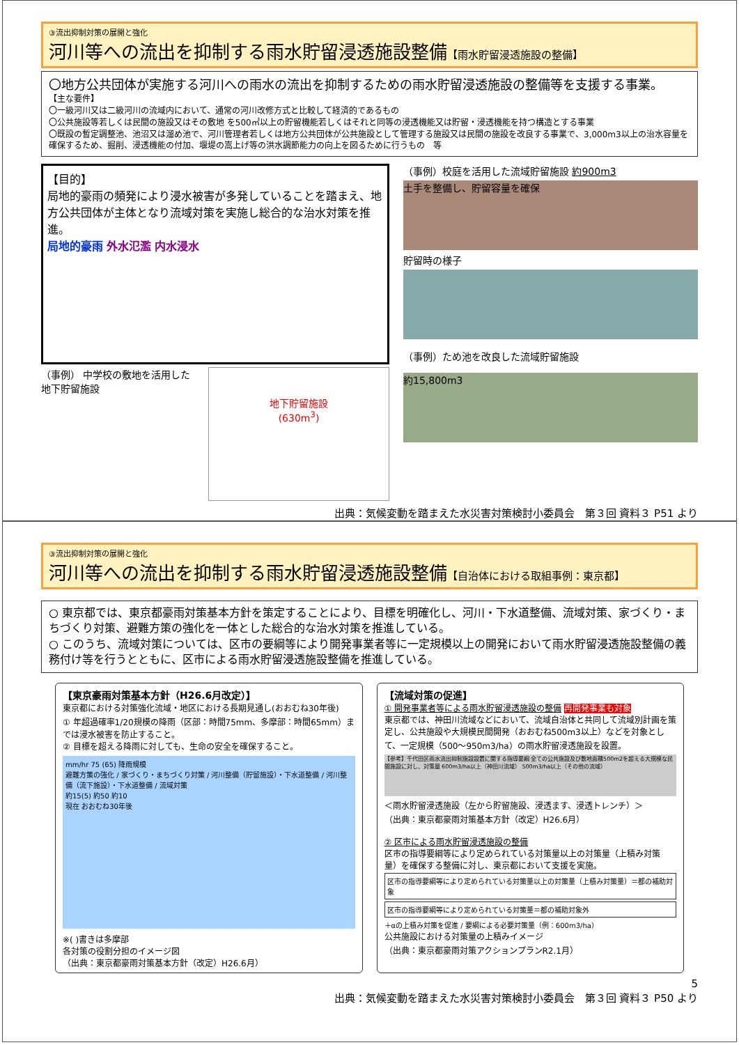③流出抑制対策の展開と強化
河川等への流出を抑制する雨水貯留浸透施設整備【雨水貯留浸透施設の整備】
〇地方公共団体が実施する河川への雨水の流出を抑制するための雨水貯留浸透施設の整備等を支援する事業。
【主な要件】
〇一級河川又は二級河川の流域内において、通常の河川改修方式と比較して経済的であるもの
〇公共施設等若しくは民間の施設又はその敷地 を500㎡以上の貯留機能若しくはそれと同等の浸透機能又は貯留・浸透機能を持つ構造とする事業
〇既設の暫定調整池、池沼又は溜め池で、河川管理者若しくは地方公共団体が公共施設として管理する施設又は民間の施設を改良する事業で、3,000m3以上の治水容量を確保するため、掘削、浸透機能の付加、堰堤の嵩上げ等の洪水調節能力の向上を図るために行うもの　等
【目的】
局地的豪雨の頻発により浸水被害が多発していることを踏まえ、地方公共団体が主体となり流域対策を実施し総合的な治水対策を推進。
局地的豪雨 外水氾濫 内水浸水
（事例） 中学校の敷地を活用した
地下貯留施設
地下貯留施設
(630m<sup>3</sup>)
（事例）校庭を活用した流域貯留施設 約900m3
土手を整備し、貯留容量を確保
貯留時の様子
（事例）ため池を改良した流域貯留施設
約15,800m3
出典：気候変動を踏まえた水災害対策検討小委員会　第３回 資料３ P51 より
③流出抑制対策の展開と強化
河川等への流出を抑制する雨水貯留浸透施設整備【自治体における取組事例：東京都】
○ 東京都では、東京都豪雨対策基本方針を策定することにより、目標を明確化し、河川・下水道整備、流域対策、家づくり・まちづくり対策、避難方策の強化を一体とした総合的な治水対策を推進している。
○ このうち、流域対策については、区市の要綱等により開発事業者等に一定規模以上の開発において雨水貯留浸透施設整備の義務付け等を行うとともに、区市による雨水貯留浸透施設整備を推進している。
【東京豪雨対策基本方針（H26.6月改定）】
東京都における対策強化流域・地区における長期見通し(おおむね30年後)
① 年超過確率1/20規模の降雨（区部：時間75mm、多摩部：時間65mm）までは浸水被害を防止すること。
② 目標を超える降雨に対しても、生命の安全を確保すること。
mm/hr 75 (65) 降雨規模
避難方策の強化 / 家づくり・まちづくり対策 / 河川整備（貯留施設）・下水道整備 / 河川整備（流下施設）・下水道整備 / 流域対策
約15(5) 約50 約10
現在 おおむね30年後
※( )書きは多摩部
各対策の役割分担のイメージ図
（出典：東京都豪雨対策基本方針（改定）H26.6月）
【流域対策の促進】
① 開発事業者等による雨水貯留浸透施設の整備 再開発事業も対象
東京都では、神田川流域などにおいて、流域自治体と共同して流域別計画を策定し、公共施設や大規模民間開発（おおむね500m3以上）などを対象として、一定規模（500～950m3/ha）の雨水貯留浸透施設を設置。
【参考】千代田区雨水流出抑制施設設置に関する指導要綱 全ての公共施設及び敷地面積500m2を超える大規模な民間施設に対し、対策量 600m3/ha以上（神田川流域） 500m3/ha以上（その他の流域）
＜雨水貯留浸透施設（左から貯留施設、浸透ます、浸透トレンチ）＞
（出典：東京都豪雨対策基本方針（改定）H26.6月）
② 区市による雨水貯留浸透施設の整備
区市の指導要綱等により定められている対策量以上の対策量（上積み対策量）を確保する整備に対し、東京都において支援を実施。
区市の指導要綱等により定められている対策量以上の対策量（上積み対策量）＝都の補助対象
区市の指導要綱等により定められている対策量＝都の補助対象外
＋αの上積み対策を促進 / 要綱による必要対策量（例：600m3/ha）
公共施設における対策量の上積みイメージ
（出典：東京都豪雨対策アクションプランR2.1月）
5
出典：気候変動を踏まえた水災害対策検討小委員会　第３回 資料３ P50 より